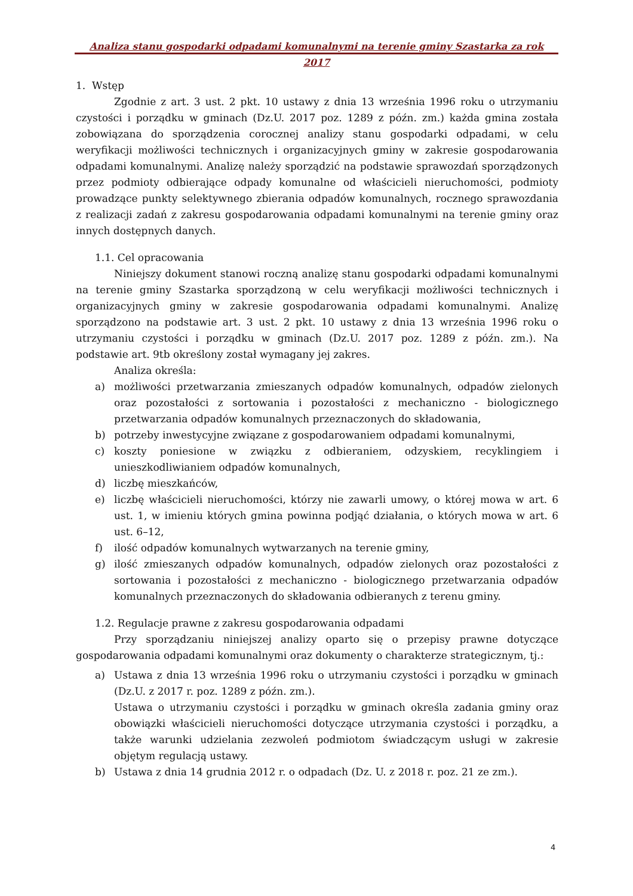Analiza stanu gospodarki odpadami komunalnymi na terenie gminy Szastarka za rok 2017
1. Wstęp
Zgodnie z art. 3 ust. 2 pkt. 10 ustawy z dnia 13 września 1996 roku o utrzymaniu czystości i porządku w gminach (Dz.U. 2017 poz. 1289 z późn. zm.) każda gmina została zobowiązana do sporządzenia corocznej analizy stanu gospodarki odpadami, w celu weryfikacji możliwości technicznych i organizacyjnych gminy w zakresie gospodarowania odpadami komunalnymi. Analizę należy sporządzić na podstawie sprawozdań sporządzonych przez podmioty odbierające odpady komunalne od właścicieli nieruchomości, podmioty prowadzące punkty selektywnego zbierania odpadów komunalnych, rocznego sprawozdania z realizacji zadań z zakresu gospodarowania odpadami komunalnymi na terenie gminy oraz innych dostępnych danych.
1.1. Cel opracowania
Niniejszy dokument stanowi roczną analizę stanu gospodarki odpadami komunalnymi na terenie gminy Szastarka sporządzoną w celu weryfikacji możliwości technicznych i organizacyjnych gminy w zakresie gospodarowania odpadami komunalnymi. Analizę sporządzono na podstawie art. 3 ust. 2 pkt. 10 ustawy z dnia 13 września 1996 roku o utrzymaniu czystości i porządku w gminach (Dz.U. 2017 poz. 1289 z późn. zm.). Na podstawie art. 9tb określony został wymagany jej zakres.
Analiza określa:
a) możliwości przetwarzania zmieszanych odpadów komunalnych, odpadów zielonych oraz pozostałości z sortowania i pozostałości z mechaniczno - biologicznego przetwarzania odpadów komunalnych przeznaczonych do składowania,
b) potrzeby inwestycyjne związane z gospodarowaniem odpadami komunalnymi,
c) koszty poniesione w związku z odbieraniem, odzyskiem, recyklingiem i unieszkodliwianiem odpadów komunalnych,
d) liczbę mieszkańców,
e) liczbę właścicieli nieruchomości, którzy nie zawarli umowy, o której mowa w art. 6 ust. 1, w imieniu których gmina powinna podjąć działania, o których mowa w art. 6 ust. 6–12,
f) ilość odpadów komunalnych wytwarzanych na terenie gminy,
g) ilość zmieszanych odpadów komunalnych, odpadów zielonych oraz pozostałości z sortowania i pozostałości z mechaniczno - biologicznego przetwarzania odpadów komunalnych przeznaczonych do składowania odbieranych z terenu gminy.
1.2. Regulacje prawne z zakresu gospodarowania odpadami
Przy sporządzaniu niniejszej analizy oparto się o przepisy prawne dotyczące gospodarowania odpadami komunalnymi oraz dokumenty o charakterze strategicznym, tj.:
a) Ustawa z dnia 13 września 1996 roku o utrzymaniu czystości i porządku w gminach (Dz.U. z 2017 r. poz. 1289 z późn. zm.).
Ustawa o utrzymaniu czystości i porządku w gminach określa zadania gminy oraz obowiązki właścicieli nieruchomości dotyczące utrzymania czystości i porządku, a także warunki udzielania zezwoleń podmiotom świadczącym usługi w zakresie objętym regulacją ustawy.
b) Ustawa z dnia 14 grudnia 2012 r. o odpadach (Dz. U. z 2018 r. poz. 21 ze zm.).
4